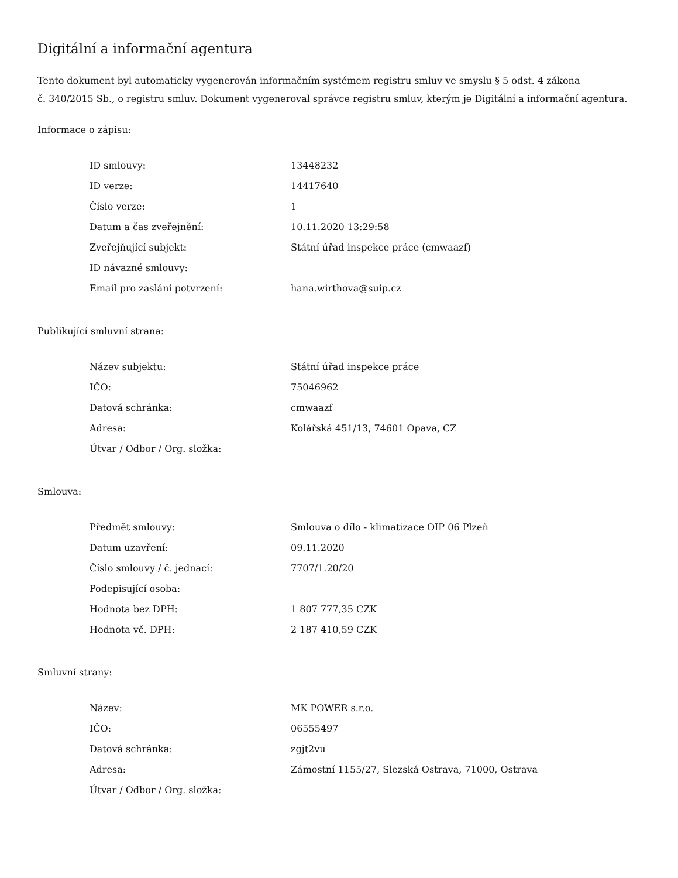Digitální a informační agentura
Tento dokument byl automaticky vygenerován informačním systémem registru smluv ve smyslu § 5 odst. 4 zákona
č. 340/2015 Sb., o registru smluv. Dokument vygeneroval správce registru smluv, kterým je Digitální a informační agentura.
Informace o zápisu:
| ID smlouvy: | 13448232 |
| ID verze: | 14417640 |
| Číslo verze: | 1 |
| Datum a čas zveřejnění: | 10.11.2020 13:29:58 |
| Zveřejňující subjekt: | Státní úřad inspekce práce (cmwaazf) |
| ID návazné smlouvy: | |
| Email pro zaslání potvrzení: | hana.wirthova@suip.cz |
Publikující smluvní strana:
| Název subjektu: | Státní úřad inspekce práce |
| IČO: | 75046962 |
| Datová schránka: | cmwaazf |
| Adresa: | Kolářská 451/13, 74601 Opava, CZ |
| Útvar / Odbor / Org. složka: | |
Smlouva:
| Předmět smlouvy: | Smlouva o dílo - klimatizace OIP 06 Plzeň |
| Datum uzavření: | 09.11.2020 |
| Číslo smlouvy / č. jednací: | 7707/1.20/20 |
| Podepisující osoba: | |
| Hodnota bez DPH: | 1 807 777,35 CZK |
| Hodnota vč. DPH: | 2 187 410,59 CZK |
Smluvní strany:
| Název: | MK POWER s.r.o. |
| IČO: | 06555497 |
| Datová schránka: | zgjt2vu |
| Adresa: | Zámostní 1155/27, Slezská Ostrava, 71000, Ostrava |
| Útvar / Odbor / Org. složka: | |